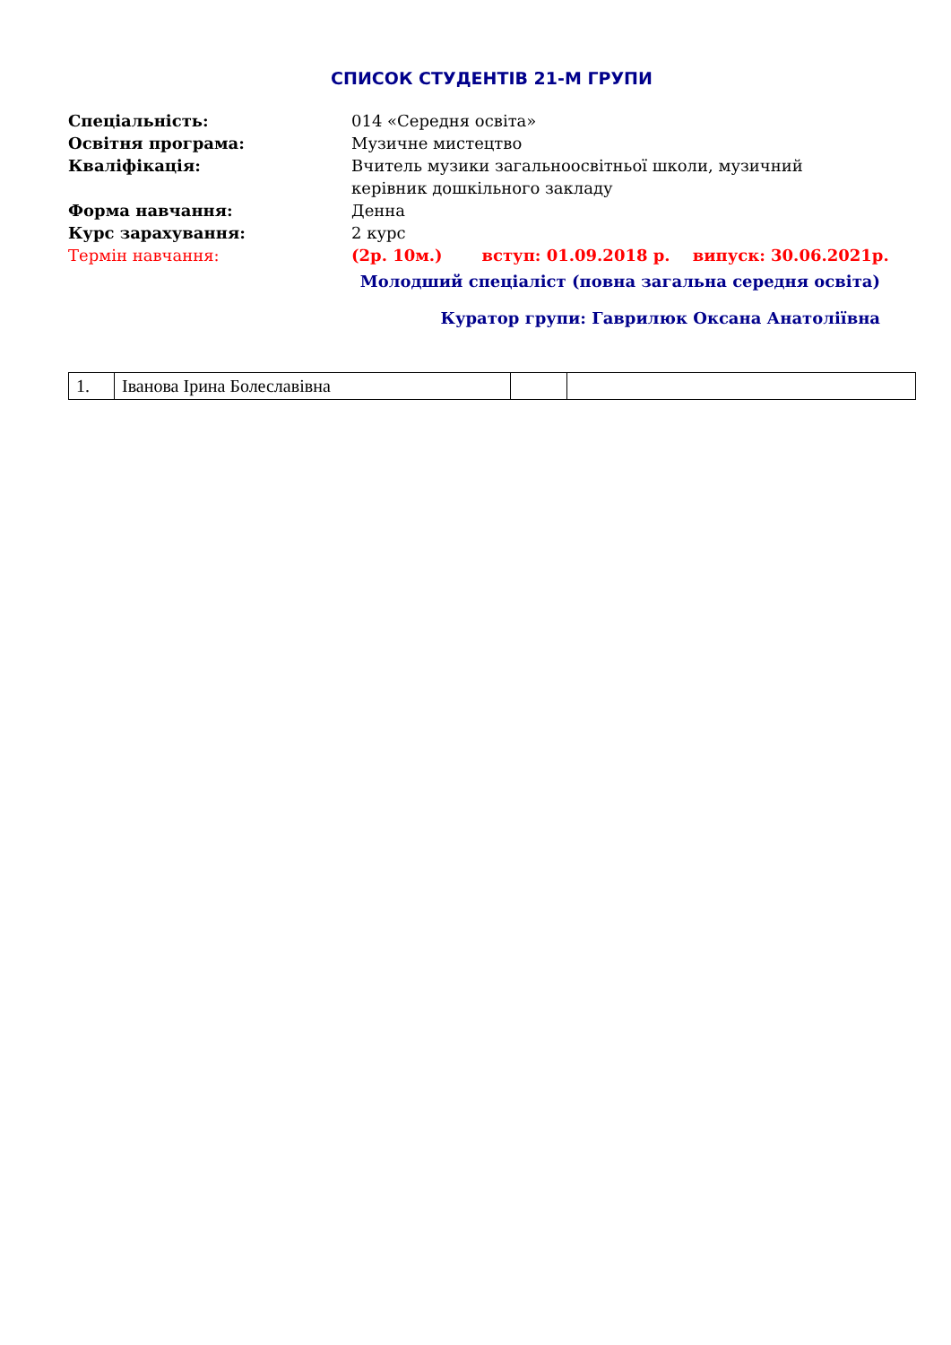СПИСОК СТУДЕНТІВ 21-М ГРУПИ
Спеціальність: 014 «Середня освіта»
Освітня програма: Музичне мистецтво
Кваліфікація: Вчитель музики загальноосвітньої школи, музичний
керівник дошкільного закладу
Форма навчання: Денна
Курс зарахування: 2 курс
Термін навчання: (2р. 10м.) вступ: 01.09.2018 р. випуск: 30.06.2021р.
Молодший спеціаліст (повна загальна середня освіта)
Куратор групи: Гаврилюк Оксана Анатоліївна
| 1. | Іванова Ірина Болеславівна | | |